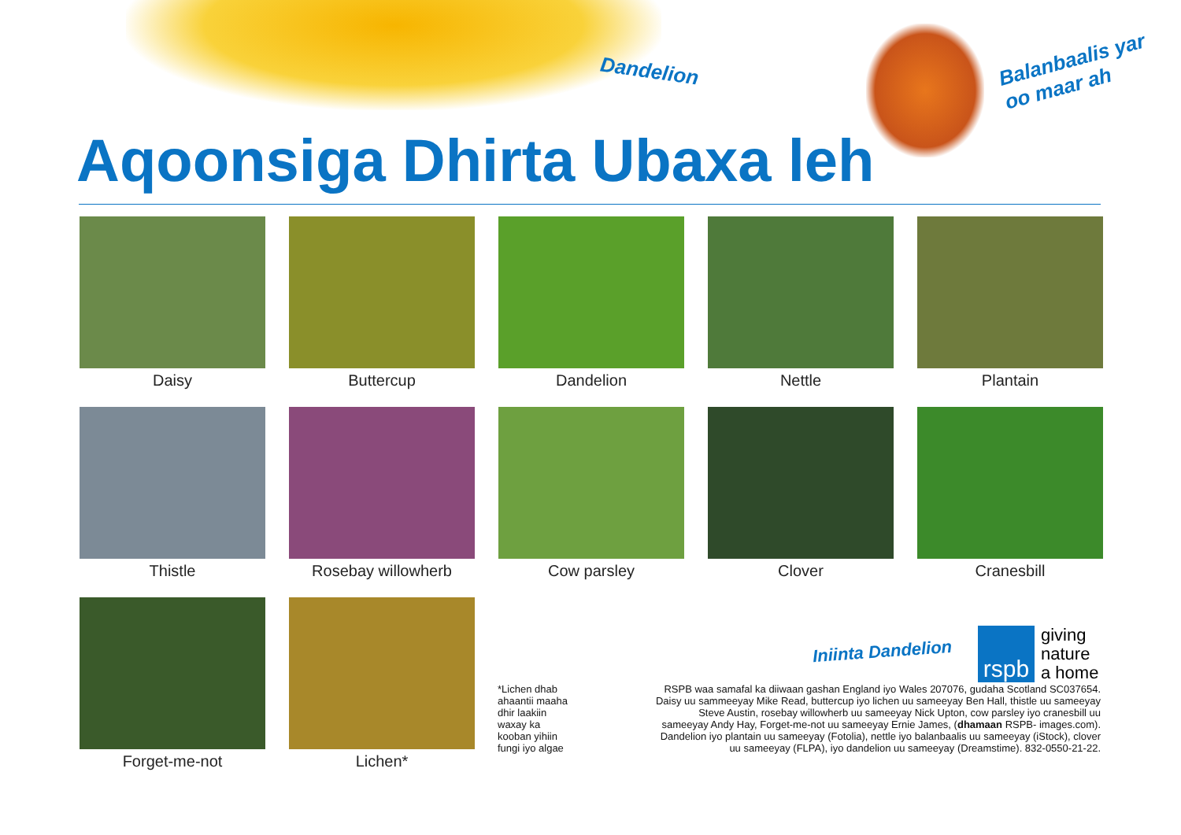Dandelion
Balanbaalis yar
oo maar ah
Aqoonsiga Dhirta Ubaxa leh
Daisy
Buttercup
Dandelion
Nettle
Plantain
Thistle
Rosebay willowherb
Cow parsley
Clover
Cranesbill
Forget-me-not
Lichen*
Iniinta Dandelion
rspb
giving
nature
a home
*Lichen dhab ahaantii maaha dhir laakiin waxay ka kooban yihiin fungi iyo algae
RSPB waa samafal ka diiwaan gashan England iyo Wales 207076, gudaha Scotland SC037654. Daisy uu sammeeyay Mike Read, buttercup iyo lichen uu sameeyay Ben Hall, thistle uu sameeyay Steve Austin, rosebay willowherb uu sameeyay Nick Upton, cow parsley iyo cranesbill uu sameeyay Andy Hay, Forget-me-not uu sameeyay Ernie James, (dhamaan RSPB- images.com). Dandelion iyo plantain uu sameeyay (Fotolia), nettle iyo balanbaalis uu sameeyay (iStock), clover uu sameeyay (FLPA), iyo dandelion uu sameeyay (Dreamstime). 832-0550-21-22.